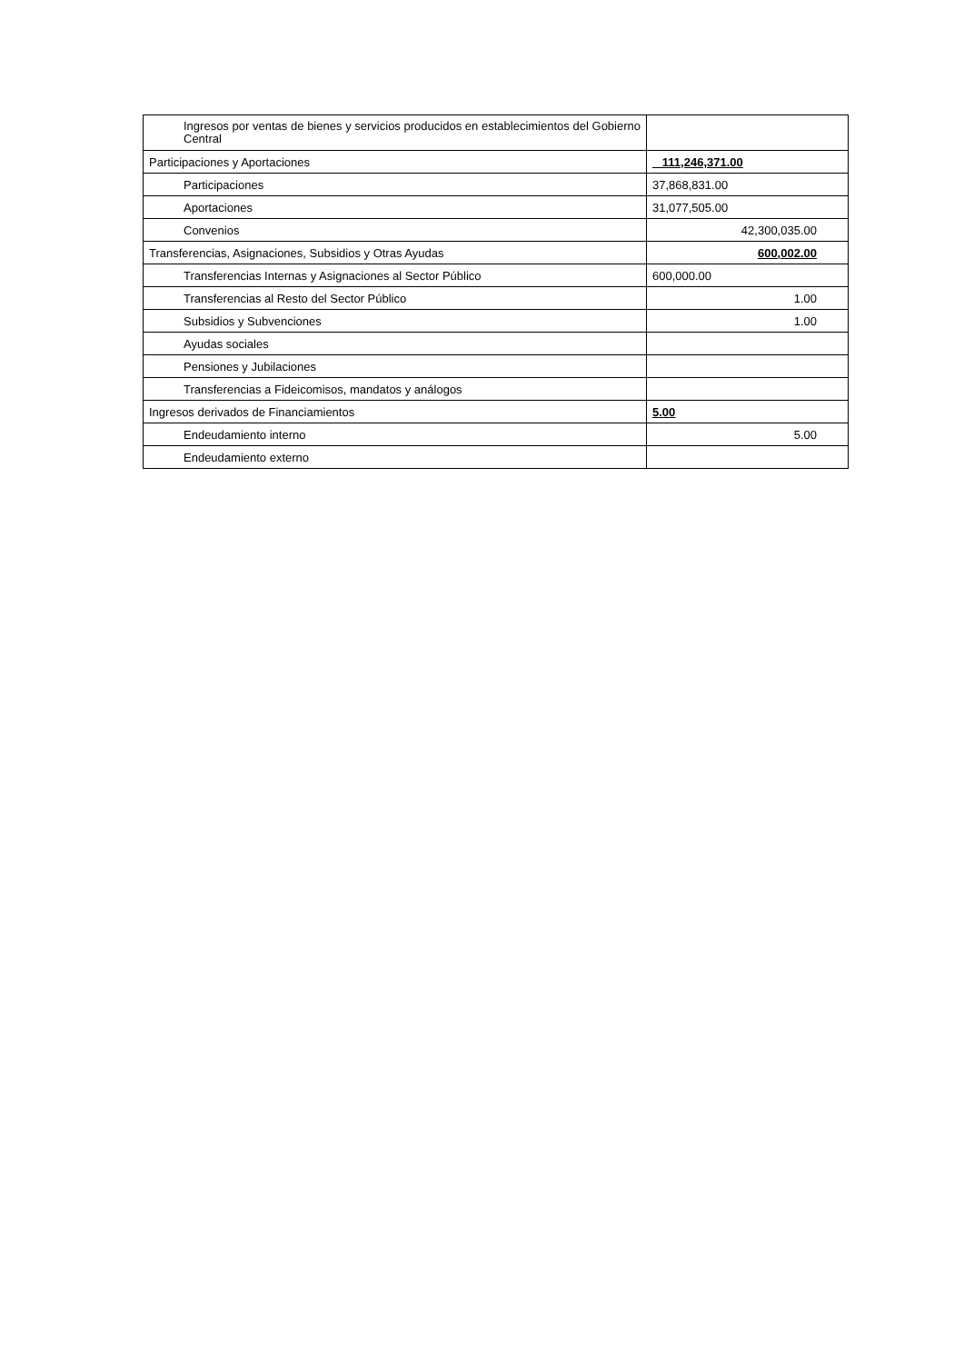| Ingresos por ventas de bienes y servicios producidos en establecimientos del Gobierno Central | |
| Participaciones y Aportaciones | 111,246,371.00 |
| Participaciones | 37,868,831.00 |
| Aportaciones | 31,077,505.00 |
| Convenios | 42,300,035.00 |
| Transferencias, Asignaciones, Subsidios y Otras Ayudas | 600,002.00 |
| Transferencias Internas y Asignaciones al Sector Público | 600,000.00 |
| Transferencias al Resto del Sector Público | 1.00 |
| Subsidios y Subvenciones | 1.00 |
| Ayudas sociales | |
| Pensiones y Jubilaciones | |
| Transferencias a Fideicomisos, mandatos y análogos | |
| Ingresos derivados de Financiamientos | 5.00 |
| Endeudamiento interno | 5.00 |
| Endeudamiento externo | |